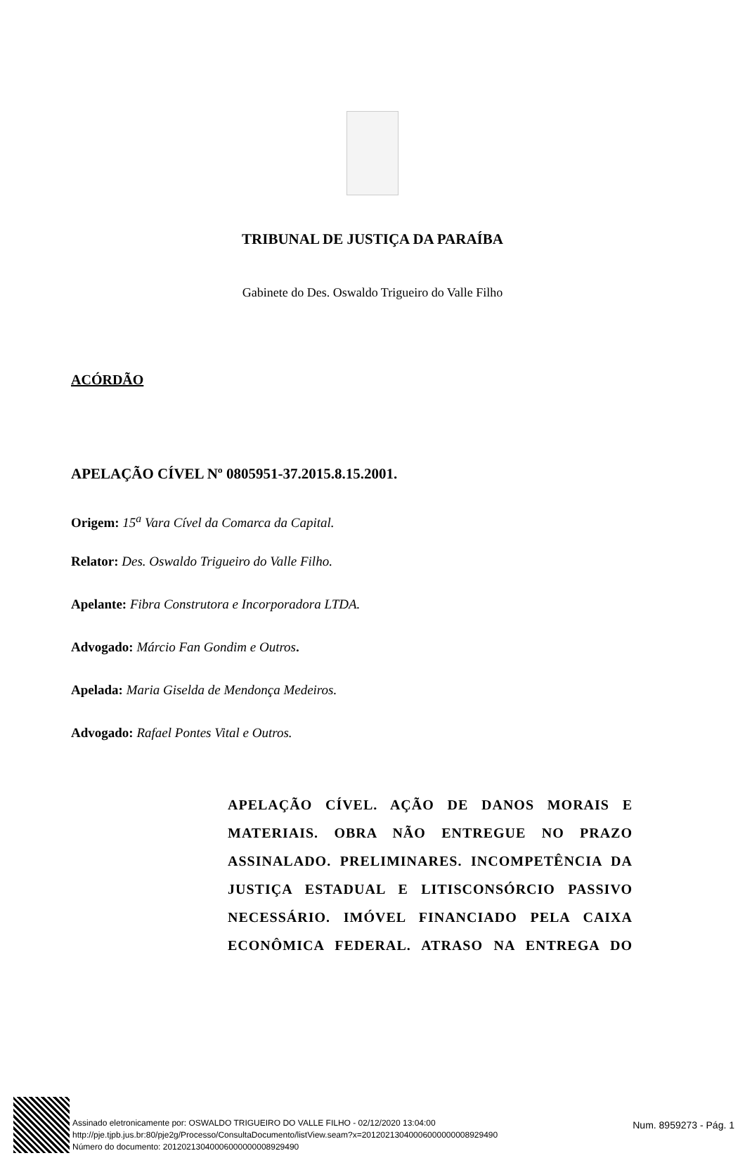TRIBUNAL DE JUSTIÇA DA PARAÍBA
Gabinete do Des. Oswaldo Trigueiro do Valle Filho
ACÓRDÃO
APELAÇÃO CÍVEL Nº 0805951-37.2015.8.15.2001.
Origem: 15<sup>a</sup> Vara Cível da Comarca da Capital.
Relator: Des. Oswaldo Trigueiro do Valle Filho.
Apelante: Fibra Construtora e Incorporadora LTDA.
Advogado: Márcio Fan Gondim e Outros.
Apelada: Maria Giselda de Mendonça Medeiros.
Advogado: Rafael Pontes Vital e Outros.
APELAÇÃO CÍVEL. AÇÃO DE DANOS MORAIS E MATERIAIS. OBRA NÃO ENTREGUE NO PRAZO ASSINALADO. PRELIMINARES. INCOMPETÊNCIA DA JUSTIÇA ESTADUAL E LITISCONSÓRCIO PASSIVO NECESSÁRIO. IMÓVEL FINANCIADO PELA CAIXA ECONÔMICA FEDERAL. ATRASO NA ENTREGA DO
Assinado eletronicamente por: OSWALDO TRIGUEIRO DO VALLE FILHO - 02/12/2020 13:04:00
http://pje.tjpb.jus.br:80/pje2g/Processo/ConsultaDocumento/listView.seam?x=20120213040006000000008929490
Número do documento: 20120213040006000000008929490
Num. 8959273 - Pág. 1